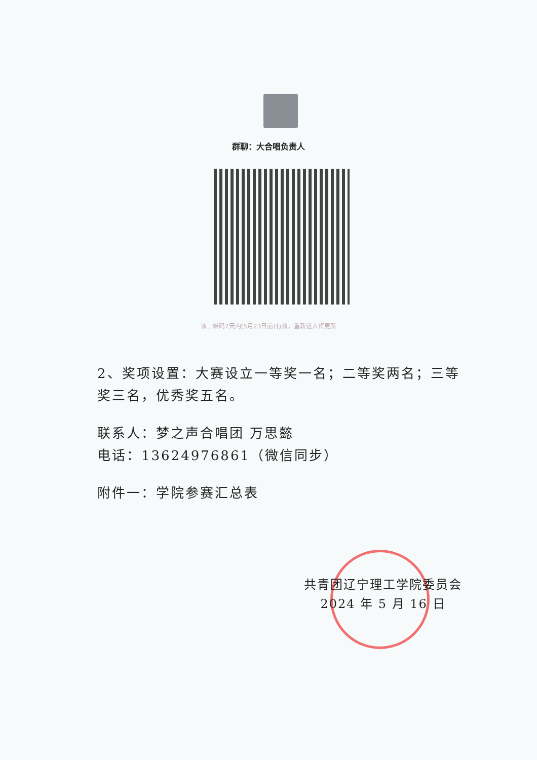群聊：大合唱负责人
该二维码7天内(5月23日前)有效，重新进入将更新
2、奖项设置：大赛设立一等奖一名；二等奖两名；三等奖三名，优秀奖五名。
联系人：梦之声合唱团 万思懿
电话：13624976861（微信同步）
附件一：学院参赛汇总表
共青团辽宁理工学院委员会
2024 年 5 月 16 日